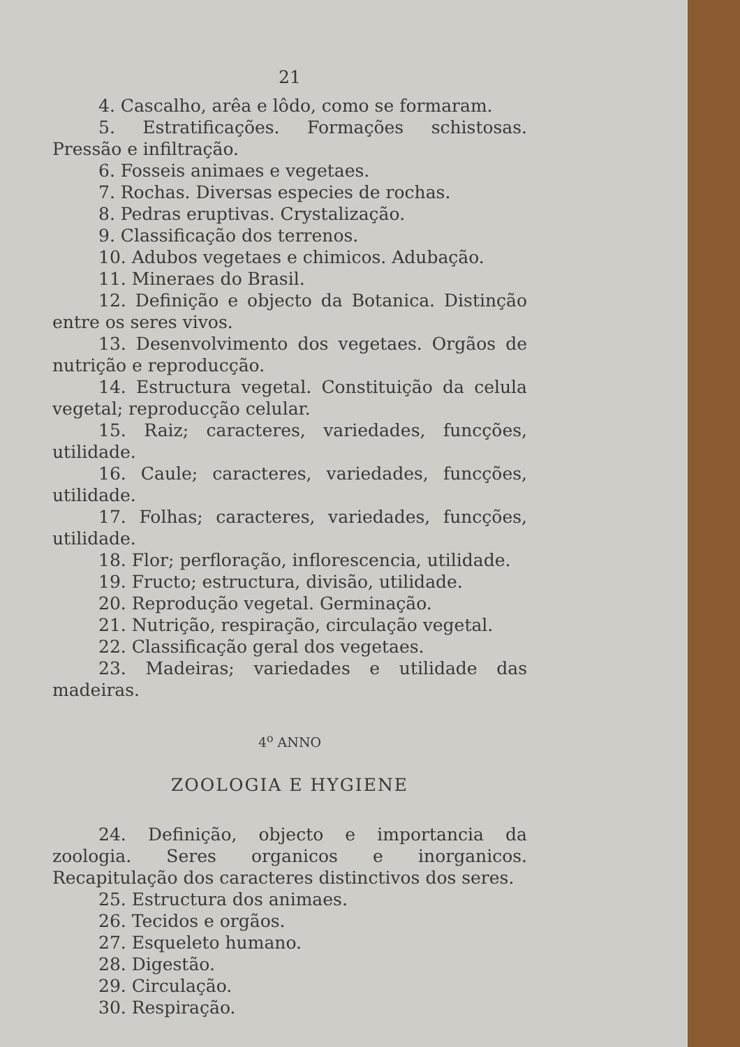21
4. Cascalho, arêa e lôdo, como se formaram.
5. Estratificações. Formações schistosas. Pressão e infiltração.
6. Fosseis animaes e vegetaes.
7. Rochas. Diversas especies de rochas.
8. Pedras eruptivas. Crystalização.
9. Classificação dos terrenos.
10. Adubos vegetaes e chimicos. Adubação.
11. Mineraes do Brasil.
12. Definição e objecto da Botanica. Distinção entre os seres vivos.
13. Desenvolvimento dos vegetaes. Orgãos de nutrição e reproducção.
14. Estructura vegetal. Constituição da celula vegetal; reproducção celular.
15. Raiz; caracteres, variedades, funcções, utilidade.
16. Caule; caracteres, variedades, funcções, utilidade.
17. Folhas; caracteres, variedades, funcções, utilidade.
18. Flor; perfloração, inflorescencia, utilidade.
19. Fructo; estructura, divisão, utilidade.
20. Reprodução vegetal. Germinação.
21. Nutrição, respiração, circulação vegetal.
22. Classificação geral dos vegetaes.
23. Madeiras; variedades e utilidade das madeiras.
4<sup>o</sup> ANNO
ZOOLOGIA E HYGIENE
24. Definição, objecto e importancia da zoologia. Seres organicos e inorganicos. Recapitulação dos caracteres distinctivos dos seres.
25. Estructura dos animaes.
26. Tecidos e orgãos.
27. Esqueleto humano.
28. Digestão.
29. Circulação.
30. Respiração.